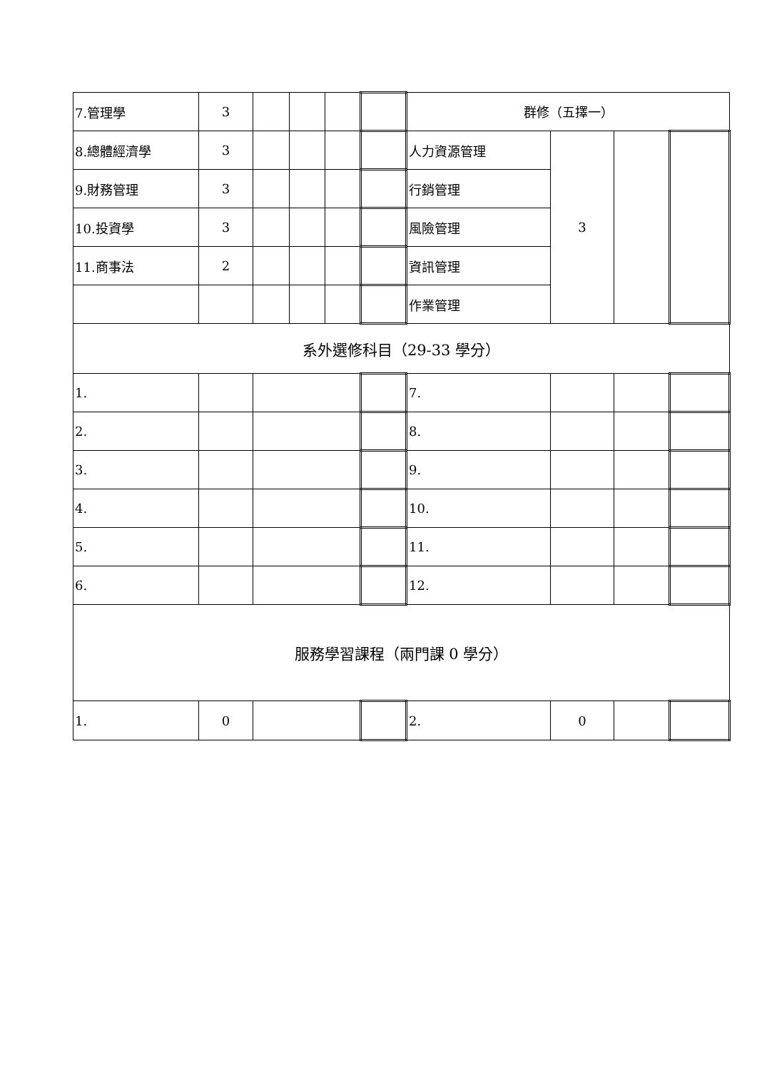| 7.管理學 | 3 | | | | | 群修（五擇一） | | | |
| 8.總體經濟學 | 3 | | | | | 人力資源管理 | 3 | | |
| 9.財務管理 | 3 | | | | | 行銷管理 | | | |
| 10.投資學 | 3 | | | | | 風險管理 | | | |
| 11.商事法 | 2 | | | | | 資訊管理 | | | |
| | | | | | | 作業管理 | | | |
| 系外選修科目（29-33 學分） | | | | | | | | | |
| 1. | | | | | | 7. | | | |
| 2. | | | | | | 8. | | | |
| 3. | | | | | | 9. | | | |
| 4. | | | | | | 10. | | | |
| 5. | | | | | | 11. | | | |
| 6. | | | | | | 12. | | | |
| 服務學習課程（兩門課 0 學分） | | | | | | | | | |
| 1. | 0 | | | | | 2. | 0 | | |